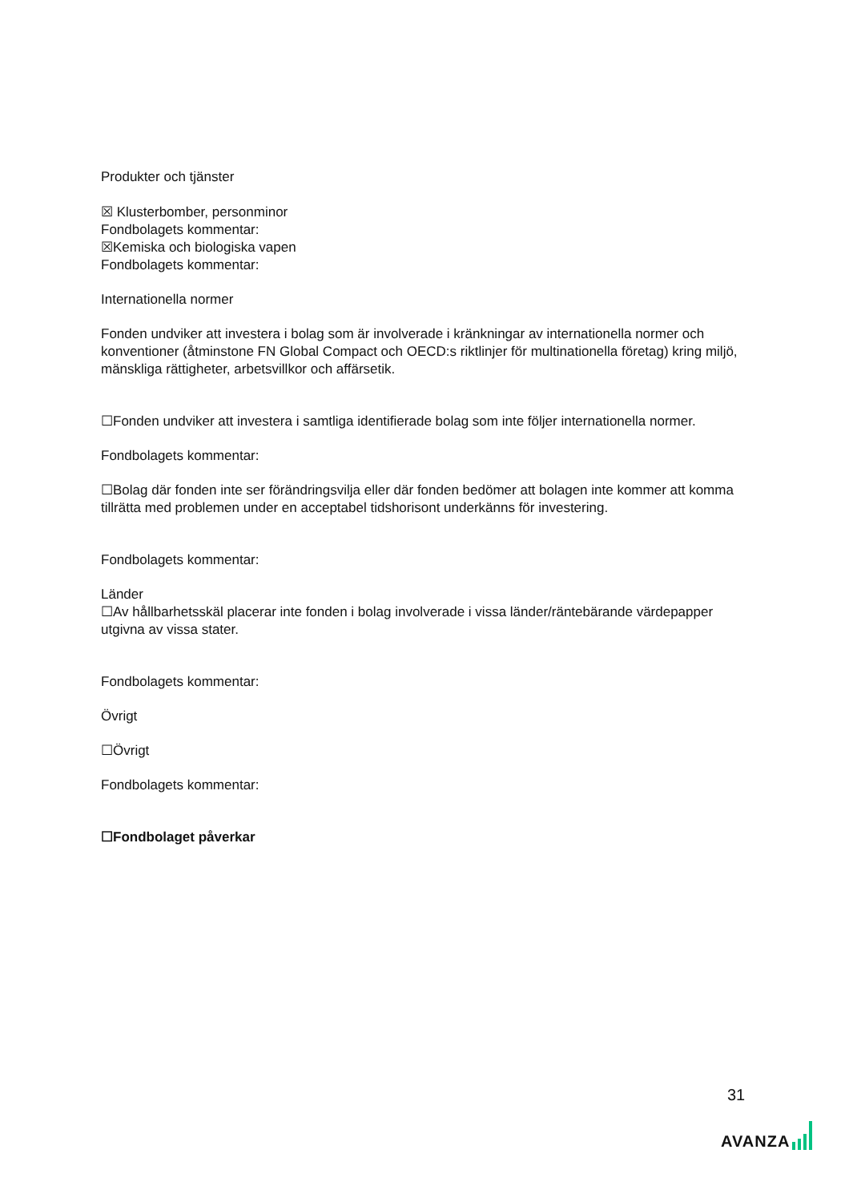Produkter och tjänster
☒ Klusterbomber, personminor
Fondbolagets kommentar:
☒Kemiska och biologiska vapen
Fondbolagets kommentar:
Internationella normer
Fonden undviker att investera i bolag som är involverade i kränkningar av internationella normer och konventioner (åtminstone FN Global Compact och OECD:s riktlinjer för multinationella företag) kring miljö, mänskliga rättigheter, arbetsvillkor och affärsetik.
☐Fonden undviker att investera i samtliga identifierade bolag som inte följer internationella normer.
Fondbolagets kommentar:
☐Bolag där fonden inte ser förändringsvilja eller där fonden bedömer att bolagen inte kommer att komma tillrätta med problemen under en acceptabel tidshorisont underkänns för investering.
Fondbolagets kommentar:
Länder
☐Av hållbarhetsskäl placerar inte fonden i bolag involverade i vissa länder/räntebärande värdepapper utgivna av vissa stater.
Fondbolagets kommentar:
Övrigt
☐Övrigt
Fondbolagets kommentar:
☐Fondbolaget påverkar
31
AVANZA